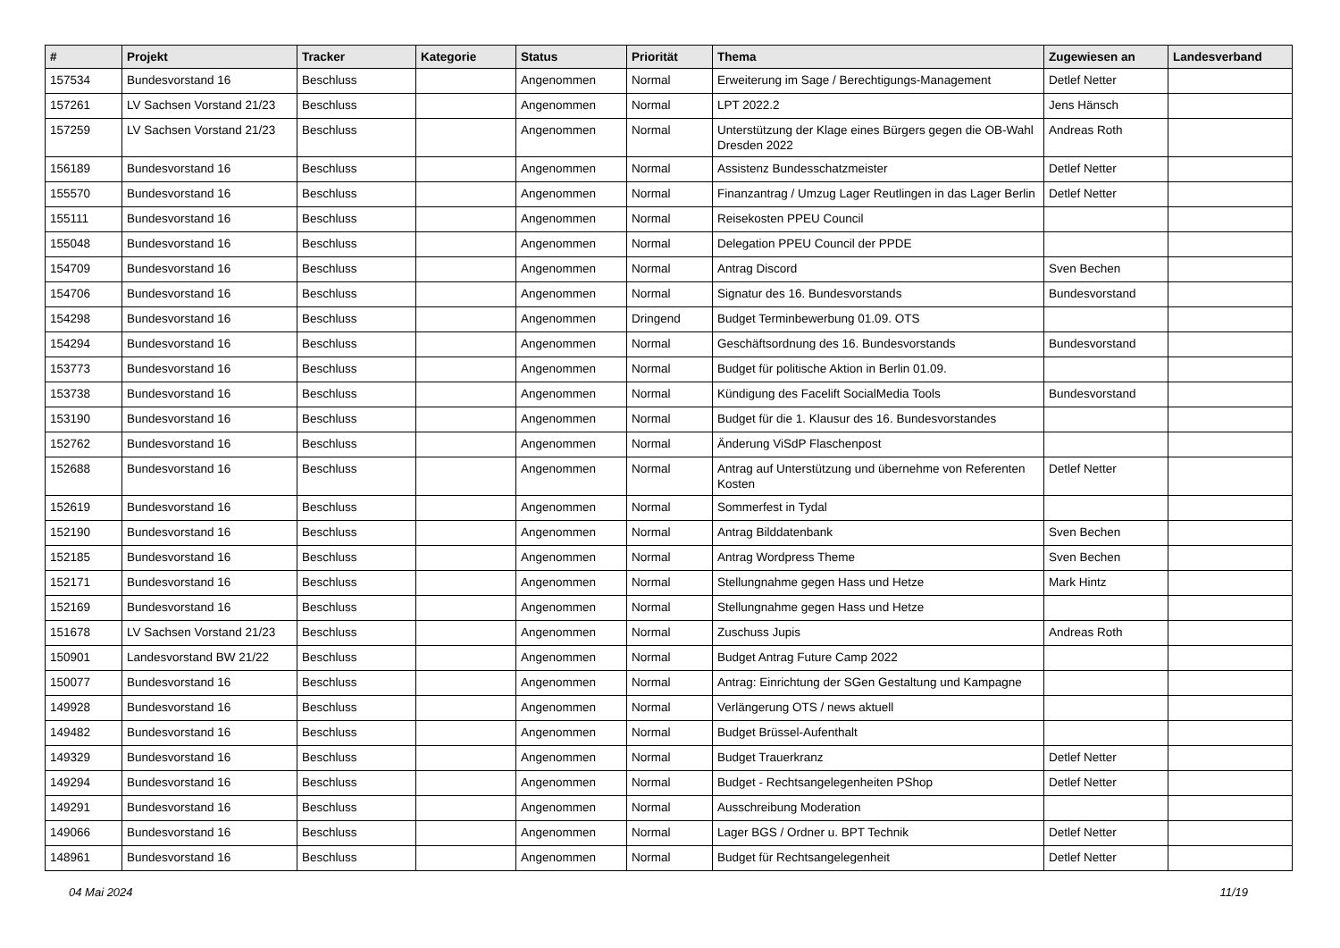| # | Projekt | Tracker | Kategorie | Status | Priorität | Thema | Zugewiesen an | Landesverband |
| --- | --- | --- | --- | --- | --- | --- | --- | --- |
| 157534 | Bundesvorstand 16 | Beschluss | | Angenommen | Normal | Erweiterung im Sage / Berechtigungs-Management | Detlef Netter | |
| 157261 | LV Sachsen Vorstand 21/23 | Beschluss | | Angenommen | Normal | LPT 2022.2 | Jens Hänsch | |
| 157259 | LV Sachsen Vorstand 21/23 | Beschluss | | Angenommen | Normal | Unterstützung der Klage eines Bürgers gegen die OB-Wahl Dresden 2022 | Andreas Roth | |
| 156189 | Bundesvorstand 16 | Beschluss | | Angenommen | Normal | Assistenz Bundesschatzmeister | Detlef Netter | |
| 155570 | Bundesvorstand 16 | Beschluss | | Angenommen | Normal | Finanzantrag / Umzug Lager Reutlingen in das Lager Berlin | Detlef Netter | |
| 155111 | Bundesvorstand 16 | Beschluss | | Angenommen | Normal | Reisekosten PPEU Council | | |
| 155048 | Bundesvorstand 16 | Beschluss | | Angenommen | Normal | Delegation PPEU Council der PPDE | | |
| 154709 | Bundesvorstand 16 | Beschluss | | Angenommen | Normal | Antrag Discord | Sven Bechen | |
| 154706 | Bundesvorstand 16 | Beschluss | | Angenommen | Normal | Signatur des 16. Bundesvorstands | Bundesvorstand | |
| 154298 | Bundesvorstand 16 | Beschluss | | Angenommen | Dringend | Budget Terminbewerbung 01.09. OTS | | |
| 154294 | Bundesvorstand 16 | Beschluss | | Angenommen | Normal | Geschäftsordnung des 16. Bundesvorstands | Bundesvorstand | |
| 153773 | Bundesvorstand 16 | Beschluss | | Angenommen | Normal | Budget für politische Aktion in Berlin 01.09. | | |
| 153738 | Bundesvorstand 16 | Beschluss | | Angenommen | Normal | Kündigung des Facelift SocialMedia Tools | Bundesvorstand | |
| 153190 | Bundesvorstand 16 | Beschluss | | Angenommen | Normal | Budget für die 1. Klausur des 16. Bundesvorstandes | | |
| 152762 | Bundesvorstand 16 | Beschluss | | Angenommen | Normal | Änderung ViSdP Flaschenpost | | |
| 152688 | Bundesvorstand 16 | Beschluss | | Angenommen | Normal | Antrag auf Unterstützung und übernehme von Referenten Kosten | Detlef Netter | |
| 152619 | Bundesvorstand 16 | Beschluss | | Angenommen | Normal | Sommerfest in Tydal | | |
| 152190 | Bundesvorstand 16 | Beschluss | | Angenommen | Normal | Antrag Bilddatenbank | Sven Bechen | |
| 152185 | Bundesvorstand 16 | Beschluss | | Angenommen | Normal | Antrag Wordpress Theme | Sven Bechen | |
| 152171 | Bundesvorstand 16 | Beschluss | | Angenommen | Normal | Stellungnahme gegen Hass und Hetze | Mark Hintz | |
| 152169 | Bundesvorstand 16 | Beschluss | | Angenommen | Normal | Stellungnahme gegen Hass und Hetze | | |
| 151678 | LV Sachsen Vorstand 21/23 | Beschluss | | Angenommen | Normal | Zuschuss Jupis | Andreas Roth | |
| 150901 | Landesvorstand BW 21/22 | Beschluss | | Angenommen | Normal | Budget Antrag Future Camp 2022 | | |
| 150077 | Bundesvorstand 16 | Beschluss | | Angenommen | Normal | Antrag: Einrichtung der SGen Gestaltung und Kampagne | | |
| 149928 | Bundesvorstand 16 | Beschluss | | Angenommen | Normal | Verlängerung OTS / news aktuell | | |
| 149482 | Bundesvorstand 16 | Beschluss | | Angenommen | Normal | Budget Brüssel-Aufenthalt | | |
| 149329 | Bundesvorstand 16 | Beschluss | | Angenommen | Normal | Budget Trauerkranz | Detlef Netter | |
| 149294 | Bundesvorstand 16 | Beschluss | | Angenommen | Normal | Budget - Rechtsangelegenheiten PShop | Detlef Netter | |
| 149291 | Bundesvorstand 16 | Beschluss | | Angenommen | Normal | Ausschreibung Moderation | | |
| 149066 | Bundesvorstand 16 | Beschluss | | Angenommen | Normal | Lager BGS / Ordner u. BPT Technik | Detlef Netter | |
| 148961 | Bundesvorstand 16 | Beschluss | | Angenommen | Normal | Budget für Rechtsangelegenheit | Detlef Netter | |
04 Mai 2024 11/19